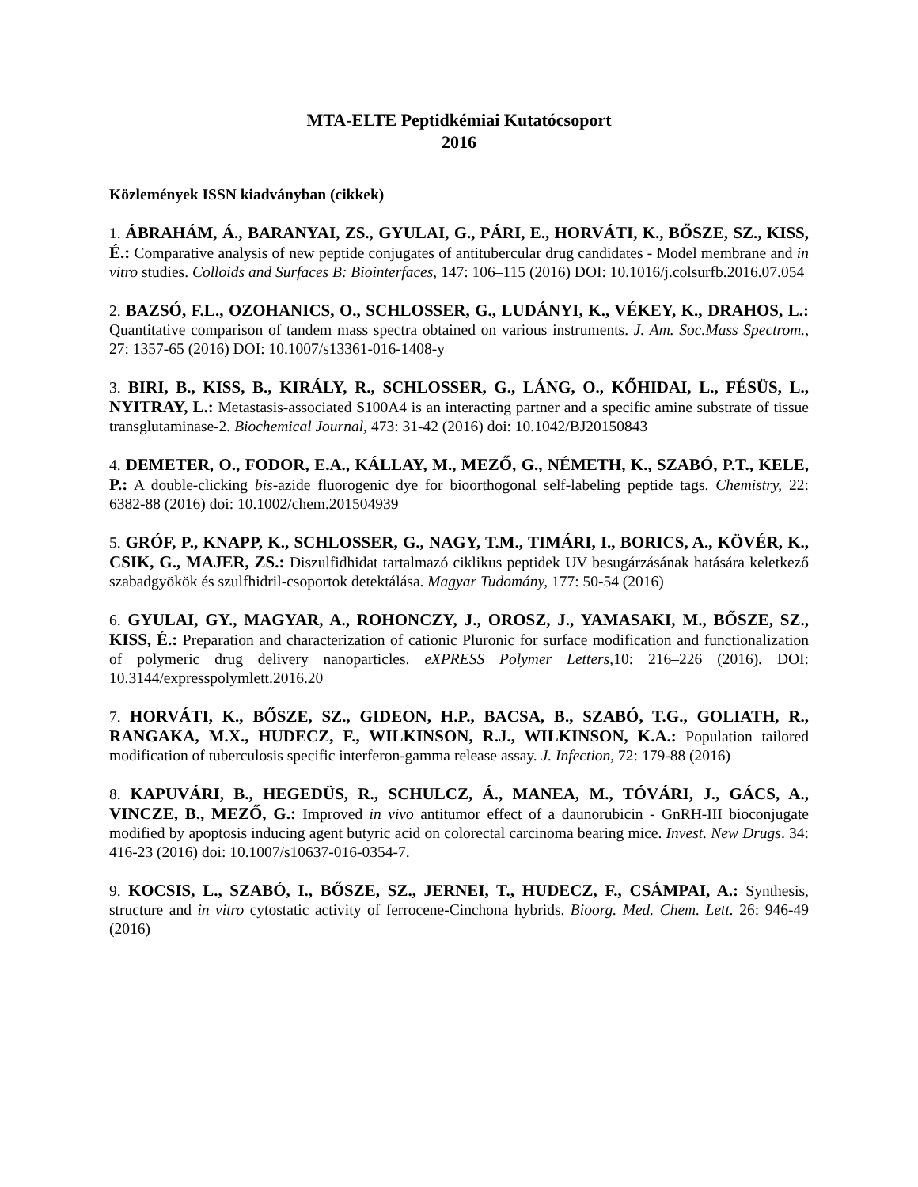MTA-ELTE Peptidkémiai Kutatócsoport
2016
Közlemények ISSN kiadványban (cikkek)
1. ÁBRAHÁM, Á., BARANYAI, ZS., GYULAI, G., PÁRI, E., HORVÁTI, K., BŐSZE, SZ., KISS, É.: Comparative analysis of new peptide conjugates of antitubercular drug candidates - Model membrane and in vitro studies. Colloids and Surfaces B: Biointerfaces, 147: 106–115 (2016) DOI: 10.1016/j.colsurfb.2016.07.054
2. BAZSÓ, F.L., OZOHANICS, O., SCHLOSSER, G., LUDÁNYI, K., VÉKEY, K., DRAHOS, L.: Quantitative comparison of tandem mass spectra obtained on various instruments. J. Am. Soc.Mass Spectrom., 27: 1357-65 (2016) DOI: 10.1007/s13361-016-1408-y
3. BIRI, B., KISS, B., KIRÁLY, R., SCHLOSSER, G., LÁNG, O., KŐHIDAI, L., FÉSÜS, L., NYITRAY, L.: Metastasis-associated S100A4 is an interacting partner and a specific amine substrate of tissue transglutaminase-2. Biochemical Journal, 473: 31-42 (2016) doi: 10.1042/BJ20150843
4. DEMETER, O., FODOR, E.A., KÁLLAY, M., MEZŐ, G., NÉMETH, K., SZABÓ, P.T., KELE, P.: A double-clicking bis-azide fluorogenic dye for bioorthogonal self-labeling peptide tags. Chemistry, 22: 6382-88 (2016) doi: 10.1002/chem.201504939
5. GRÓF, P., KNAPP, K., SCHLOSSER, G., NAGY, T.M., TIMÁRI, I., BORICS, A., KÖVÉR, K., CSIK, G., MAJER, ZS.: Diszulfidhidat tartalmazó ciklikus peptidek UV besugárzásának hatására keletkező szabadgyökök és szulfhidril-csoportok detektálása. Magyar Tudomány, 177: 50-54 (2016)
6. GYULAI, GY., MAGYAR, A., ROHONCZY, J., OROSZ, J., YAMASAKI, M., BŐSZE, SZ., KISS, É.: Preparation and characterization of cationic Pluronic for surface modification and functionalization of polymeric drug delivery nanoparticles. eXPRESS Polymer Letters, 10: 216–226 (2016). DOI: 10.3144/expresspolymlett.2016.20
7. HORVÁTI, K., BŐSZE, SZ., GIDEON, H.P., BACSA, B., SZABÓ, T.G., GOLIATH, R., RANGAKA, M.X., HUDECZ, F., WILKINSON, R.J., WILKINSON, K.A.: Population tailored modification of tuberculosis specific interferon-gamma release assay. J. Infection, 72: 179-88 (2016)
8. KAPUVÁRI, B., HEGEDÜS, R., SCHULCZ, Á., MANEA, M., TÓVÁRI, J., GÁCS, A., VINCZE, B., MEZŐ, G.: Improved in vivo antitumor effect of a daunorubicin - GnRH-III bioconjugate modified by apoptosis inducing agent butyric acid on colorectal carcinoma bearing mice. Invest. New Drugs. 34: 416-23 (2016) doi: 10.1007/s10637-016-0354-7.
9. KOCSIS, L., SZABÓ, I., BŐSZE, SZ., JERNEI, T., HUDECZ, F., CSÁMPAI, A.: Synthesis, structure and in vitro cytostatic activity of ferrocene-Cinchona hybrids. Bioorg. Med. Chem. Lett. 26: 946-49 (2016)